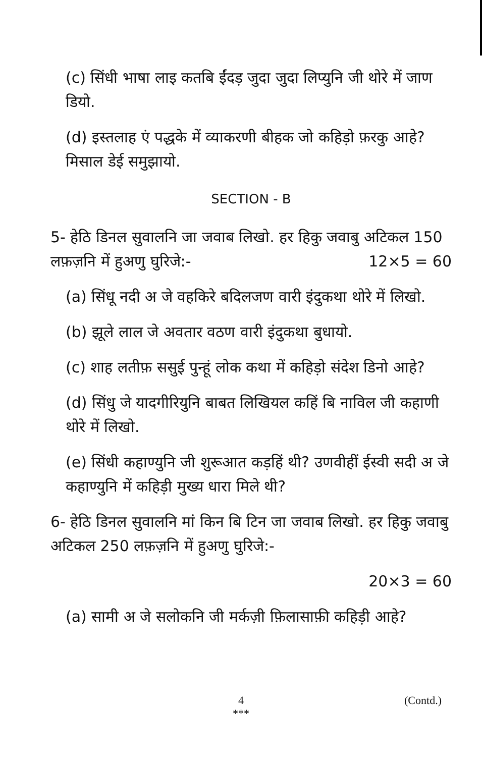(c) सिंधी भाषा लाइ कतबि ईंदड़ जुदा जुदा लिप्युनि जी थोरे में जाण डियो.
(d) इस्तलाह एं पद्धके में व्याकरणी बीहक जो कहिड़ो फ़रकु आहे? मिसाल डेई समुझायो.
SECTION - B
5- हेठि डिनल सुवालनि जा जवाब लिखो. हर हिकु जवाबु अटिकल 150 लफ़ज़नि में हुअणु घुरिजे:- 12×5 = 60
(a) सिंधू नदी अ जे वहकिरे बदिलजण वारी इंदुकथा थोरे में लिखो.
(b) झूले लाल जे अवतार वठण वारी इंदुकथा बुधायो.
(c) शाह लतीफ़ ससुई पुन्हूं लोक कथा में कहिड़ो संदेश डिनो आहे?
(d) सिंधु जे यादगीरियुनि बाबत लिखियल कहिं बि नाविल जी कहाणी थोरे में लिखो.
(e) सिंधी कहाण्युनि जी शुरूआत कड़हिं थी? उणवीहीं ईस्वी सदी अ जे कहाण्युनि में कहिड़ी मुख्य धारा मिले थी?
6- हेठि डिनल सुवालनि मां किन बि टिन जा जवाब लिखो. हर हिकु जवाबु अटिकल 250 लफ़ज़नि में हुअणु घुरिजे:-
20×3 = 60
(a) सामी अ जे सलोकनि जी मर्कज़ी फ़िलासाफ़ी कहिड़ी आहे?
4
***
(Contd.)